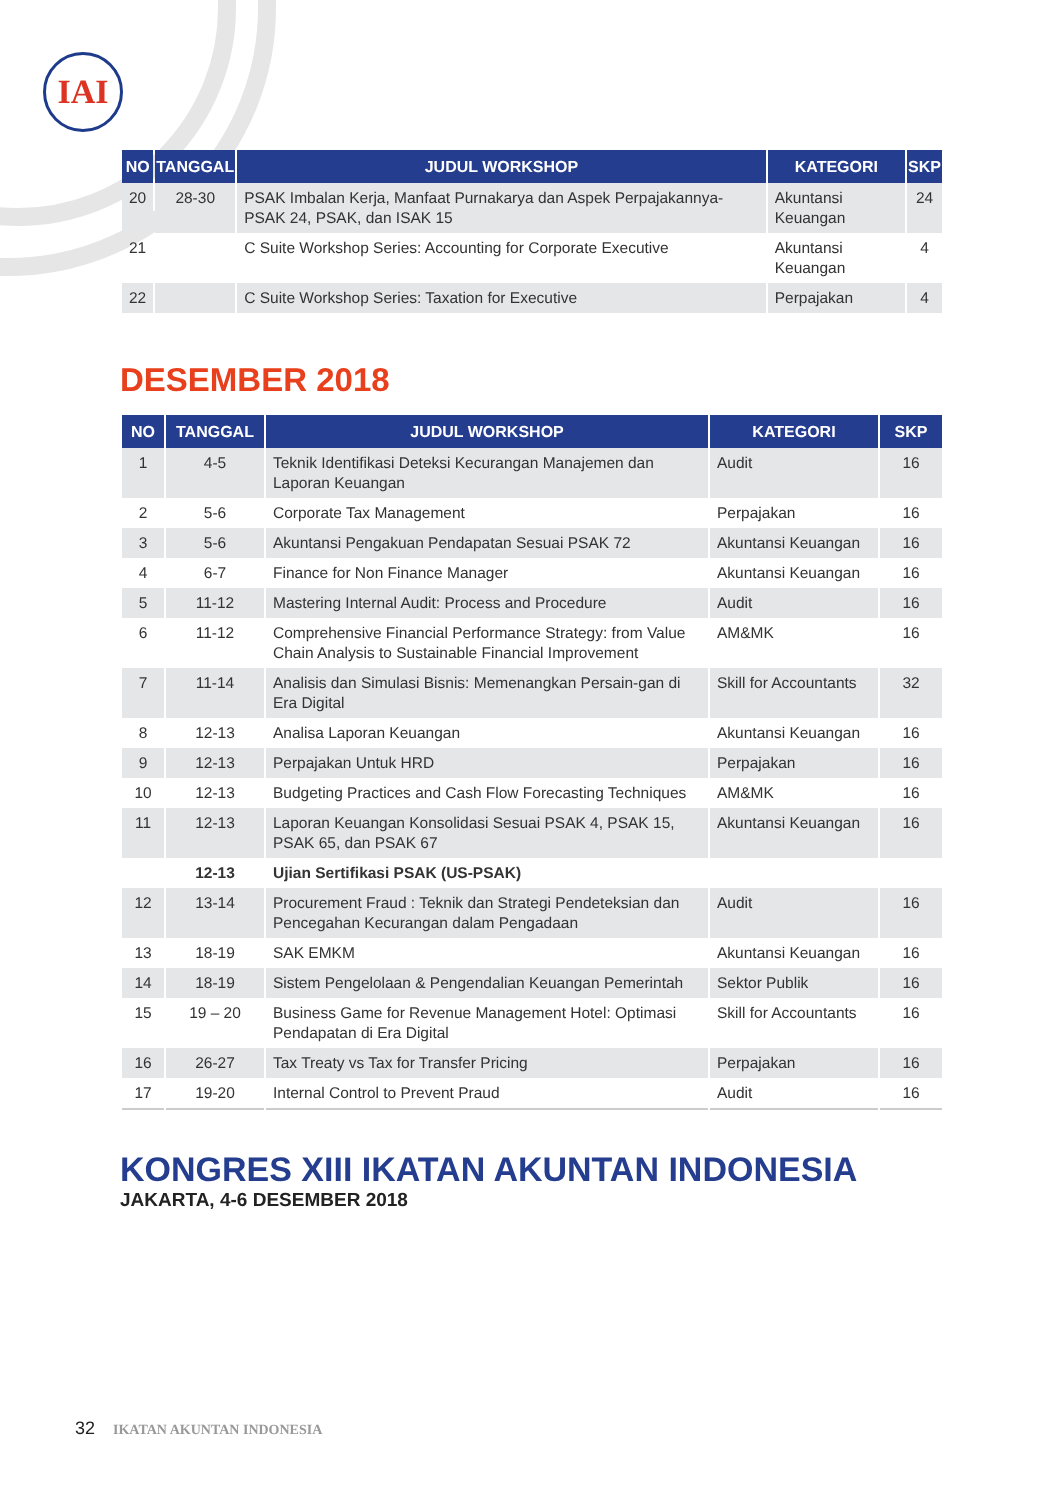IAI
| NO | TANGGAL | JUDUL WORKSHOP | KATEGORI | SKP |
| --- | --- | --- | --- | --- |
| 20 | 28-30 | PSAK Imbalan Kerja, Manfaat Purnakarya dan Aspek Perpajakannya- PSAK 24, PSAK, dan ISAK 15 | Akuntansi Keuangan | 24 |
| 21 | | C Suite Workshop Series: Accounting for Corporate Executive | Akuntansi Keuangan | 4 |
| 22 | | C Suite Workshop Series: Taxation for Executive | Perpajakan | 4 |
DESEMBER 2018
| NO | TANGGAL | JUDUL WORKSHOP | KATEGORI | SKP |
| --- | --- | --- | --- | --- |
| 1 | 4-5 | Teknik Identifikasi Deteksi Kecurangan Manajemen dan Laporan Keuangan | Audit | 16 |
| 2 | 5-6 | Corporate Tax Management | Perpajakan | 16 |
| 3 | 5-6 | Akuntansi Pengakuan Pendapatan Sesuai PSAK 72 | Akuntansi Keuangan | 16 |
| 4 | 6-7 | Finance for Non Finance Manager | Akuntansi Keuangan | 16 |
| 5 | 11-12 | Mastering Internal Audit: Process and Procedure | Audit | 16 |
| 6 | 11-12 | Comprehensive Financial Performance Strategy: from Value Chain Analysis to Sustainable Financial Improvement | AM&MK | 16 |
| 7 | 11-14 | Analisis dan Simulasi Bisnis: Memenangkan Persain-gan di Era Digital | Skill for Accountants | 32 |
| 8 | 12-13 | Analisa Laporan Keuangan | Akuntansi Keuangan | 16 |
| 9 | 12-13 | Perpajakan Untuk HRD | Perpajakan | 16 |
| 10 | 12-13 | Budgeting Practices and Cash Flow Forecasting Techniques | AM&MK | 16 |
| 11 | 12-13 | Laporan Keuangan Konsolidasi Sesuai PSAK 4, PSAK 15, PSAK 65, dan PSAK 67 | Akuntansi Keuangan | 16 |
| | 12-13 | Ujian Sertifikasi PSAK (US-PSAK) | | |
| 12 | 13-14 | Procurement Fraud : Teknik dan Strategi Pendeteksian dan Pencegahan Kecurangan dalam Pengadaan | Audit | 16 |
| 13 | 18-19 | SAK EMKM | Akuntansi Keuangan | 16 |
| 14 | 18-19 | Sistem Pengelolaan & Pengendalian Keuangan Pemerintah | Sektor Publik | 16 |
| 15 | 19 – 20 | Business Game for Revenue Management Hotel: Optimasi Pendapatan di Era Digital | Skill for Accountants | 16 |
| 16 | 26-27 | Tax Treaty vs Tax for Transfer Pricing | Perpajakan | 16 |
| 17 | 19-20 | Internal Control to Prevent Praud | Audit | 16 |
KONGRES XIII IKATAN AKUNTAN INDONESIA
JAKARTA, 4-6 DESEMBER 2018
32 IKATAN AKUNTAN INDONESIA